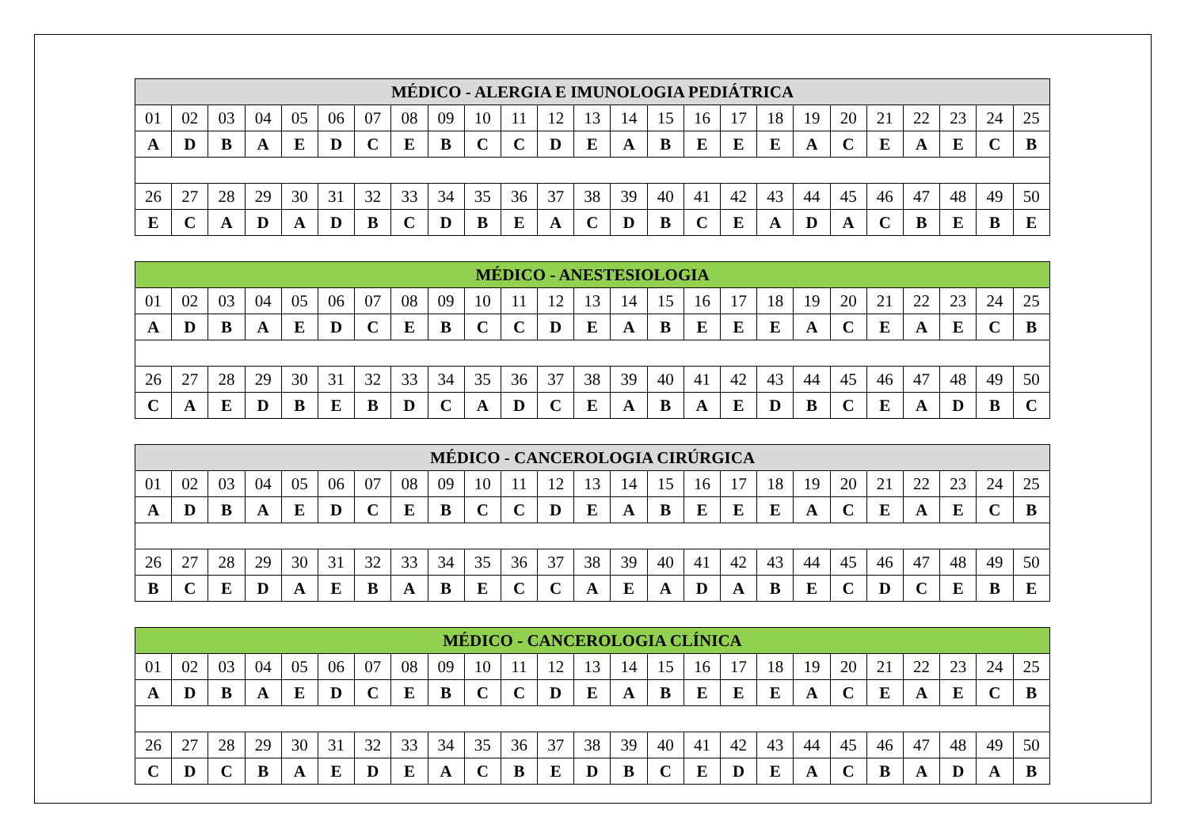| MÉDICO - ALERGIA E IMUNOLOGIA PEDIÁTRICA | | | | | | | | | | | | | | | | | | | | | | | | |
| --- | --- | --- | --- | --- | --- | --- | --- | --- | --- | --- | --- | --- | --- | --- | --- | --- | --- | --- | --- | --- | --- | --- | --- | --- |
| 01 | 02 | 03 | 04 | 05 | 06 | 07 | 08 | 09 | 10 | 11 | 12 | 13 | 14 | 15 | 16 | 17 | 18 | 19 | 20 | 21 | 22 | 23 | 24 | 25 |
| A | D | B | A | E | D | C | E | B | C | C | D | E | A | B | E | E | E | A | C | E | A | E | C | B |
| 26 | 27 | 28 | 29 | 30 | 31 | 32 | 33 | 34 | 35 | 36 | 37 | 38 | 39 | 40 | 41 | 42 | 43 | 44 | 45 | 46 | 47 | 48 | 49 | 50 |
| E | C | A | D | A | D | B | C | D | B | E | A | C | D | B | C | E | A | D | A | C | B | E | B | E |
| MÉDICO - ANESTESIOLOGIA | | | | | | | | | | | | | | | | | | | | | | | | |
| --- | --- | --- | --- | --- | --- | --- | --- | --- | --- | --- | --- | --- | --- | --- | --- | --- | --- | --- | --- | --- | --- | --- | --- | --- |
| 01 | 02 | 03 | 04 | 05 | 06 | 07 | 08 | 09 | 10 | 11 | 12 | 13 | 14 | 15 | 16 | 17 | 18 | 19 | 20 | 21 | 22 | 23 | 24 | 25 |
| A | D | B | A | E | D | C | E | B | C | C | D | E | A | B | E | E | E | A | C | E | A | E | C | B |
| 26 | 27 | 28 | 29 | 30 | 31 | 32 | 33 | 34 | 35 | 36 | 37 | 38 | 39 | 40 | 41 | 42 | 43 | 44 | 45 | 46 | 47 | 48 | 49 | 50 |
| C | A | E | D | B | E | B | D | C | A | D | C | E | A | B | A | E | D | B | C | E | A | D | B | C |
| MÉDICO - CANCEROLOGIA CIRÚRGICA | | | | | | | | | | | | | | | | | | | | | | | | |
| --- | --- | --- | --- | --- | --- | --- | --- | --- | --- | --- | --- | --- | --- | --- | --- | --- | --- | --- | --- | --- | --- | --- | --- | --- |
| 01 | 02 | 03 | 04 | 05 | 06 | 07 | 08 | 09 | 10 | 11 | 12 | 13 | 14 | 15 | 16 | 17 | 18 | 19 | 20 | 21 | 22 | 23 | 24 | 25 |
| A | D | B | A | E | D | C | E | B | C | C | D | E | A | B | E | E | E | A | C | E | A | E | C | B |
| 26 | 27 | 28 | 29 | 30 | 31 | 32 | 33 | 34 | 35 | 36 | 37 | 38 | 39 | 40 | 41 | 42 | 43 | 44 | 45 | 46 | 47 | 48 | 49 | 50 |
| B | C | E | D | A | E | B | A | B | E | C | C | A | E | A | D | A | B | E | C | D | C | E | B | E |
| MÉDICO - CANCEROLOGIA CLÍNICA | | | | | | | | | | | | | | | | | | | | | | | | |
| --- | --- | --- | --- | --- | --- | --- | --- | --- | --- | --- | --- | --- | --- | --- | --- | --- | --- | --- | --- | --- | --- | --- | --- | --- |
| 01 | 02 | 03 | 04 | 05 | 06 | 07 | 08 | 09 | 10 | 11 | 12 | 13 | 14 | 15 | 16 | 17 | 18 | 19 | 20 | 21 | 22 | 23 | 24 | 25 |
| A | D | B | A | E | D | C | E | B | C | C | D | E | A | B | E | E | E | A | C | E | A | E | C | B |
| 26 | 27 | 28 | 29 | 30 | 31 | 32 | 33 | 34 | 35 | 36 | 37 | 38 | 39 | 40 | 41 | 42 | 43 | 44 | 45 | 46 | 47 | 48 | 49 | 50 |
| C | D | C | B | A | E | D | E | A | C | B | E | D | B | C | E | D | E | A | C | B | A | D | A | B |